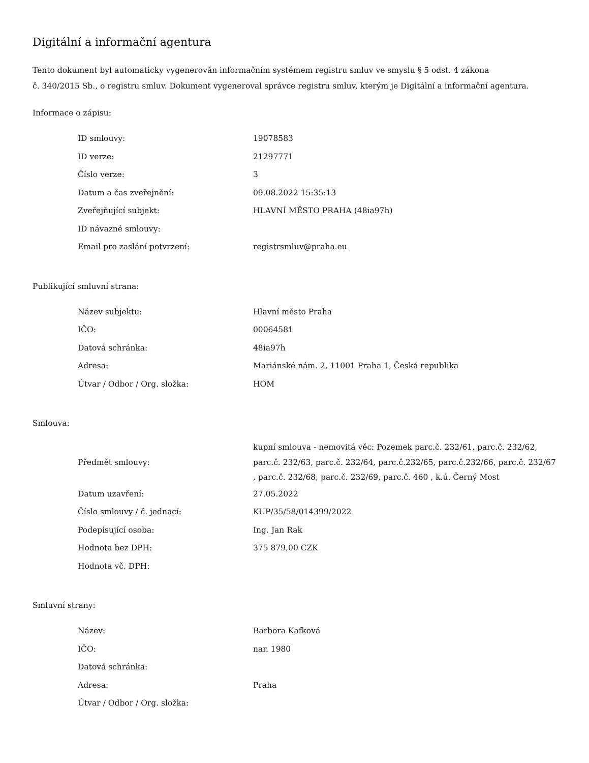Digitální a informační agentura
Tento dokument byl automaticky vygenerován informačním systémem registru smluv ve smyslu § 5 odst. 4 zákona
č. 340/2015 Sb., o registru smluv. Dokument vygeneroval správce registru smluv, kterým je Digitální a informační agentura.
Informace o zápisu:
| ID smlouvy: | 19078583 |
| ID verze: | 21297771 |
| Číslo verze: | 3 |
| Datum a čas zveřejnění: | 09.08.2022 15:35:13 |
| Zveřejňující subjekt: | HLAVNÍ MĚSTO PRAHA (48ia97h) |
| ID návazné smlouvy: | |
| Email pro zaslání potvrzení: | registrsmluv@praha.eu |
Publikující smluvní strana:
| Název subjektu: | Hlavní město Praha |
| IČO: | 00064581 |
| Datová schránka: | 48ia97h |
| Adresa: | Mariánské nám. 2, 11001 Praha 1, Česká republika |
| Útvar / Odbor / Org. složka: | HOM |
Smlouva:
| Předmět smlouvy: | kupní smlouva - nemovitá věc: Pozemek parc.č. 232/61, parc.č. 232/62, parc.č. 232/63, parc.č. 232/64, parc.č.232/65, parc.č.232/66, parc.č. 232/67 , parc.č. 232/68, parc.č. 232/69, parc.č. 460 , k.ú. Černý Most |
| Datum uzavření: | 27.05.2022 |
| Číslo smlouvy / č. jednací: | KUP/35/58/014399/2022 |
| Podepisující osoba: | Ing. Jan Rak |
| Hodnota bez DPH: | 375 879,00 CZK |
| Hodnota vč. DPH: | |
Smluvní strany:
| Název: | Barbora Kafková |
| IČO: | nar. 1980 |
| Datová schránka: | |
| Adresa: | Praha |
| Útvar / Odbor / Org. složka: | |